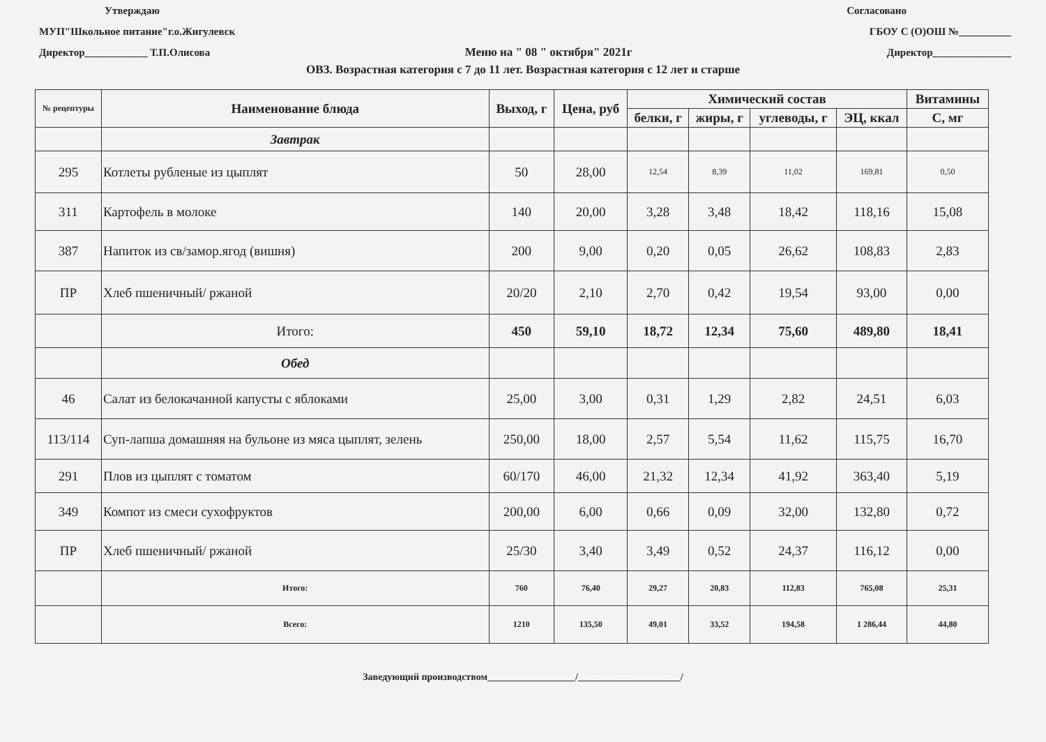Утверждаю Согласовано
МУП"Школьное питание"г.о.Жигулевск ГБОУ С (О)ОШ №__________
Директор____________ Т.П.Олисова Меню на " 08 " октября" 2021г Директор_______________
ОВЗ. Возрастная категория с 7 до 11 лет. Возрастная категория с 12 лет и старше
| № рецептуры | Наименование блюда | Выход, г | Цена, руб | Химический состав | | | | Витамины |
| --- | --- | --- | --- | --- | --- | --- | --- | --- |
| | | | | белки, г | жиры, г | углеводы, г | ЭЦ, ккал | С, мг |
| | Завтрак | | | | | | | |
| 295 | Котлеты рубленые из цыплят | 50 | 28,00 | 12,54 | 8,39 | 11,02 | 169,81 | 0,50 |
| 311 | Картофель в молоке | 140 | 20,00 | 3,28 | 3,48 | 18,42 | 118,16 | 15,08 |
| 387 | Напиток из св/замор.ягод (вишня) | 200 | 9,00 | 0,20 | 0,05 | 26,62 | 108,83 | 2,83 |
| ПР | Хлеб пшеничный/ ржаной | 20/20 | 2,10 | 2,70 | 0,42 | 19,54 | 93,00 | 0,00 |
| | Итого: | 450 | 59,10 | 18,72 | 12,34 | 75,60 | 489,80 | 18,41 |
| | Обед | | | | | | | |
| 46 | Салат из белокачанной капусты с яблоками | 25,00 | 3,00 | 0,31 | 1,29 | 2,82 | 24,51 | 6,03 |
| 113/114 | Суп-лапша домашняя на бульоне из мяса цыплят, зелень | 250,00 | 18,00 | 2,57 | 5,54 | 11,62 | 115,75 | 16,70 |
| 291 | Плов из цыплят с томатом | 60/170 | 46,00 | 21,32 | 12,34 | 41,92 | 363,40 | 5,19 |
| 349 | Компот из смеси сухофруктов | 200,00 | 6,00 | 0,66 | 0,09 | 32,00 | 132,80 | 0,72 |
| ПР | Хлеб пшеничный/ ржаной | 25/30 | 3,40 | 3,49 | 0,52 | 24,37 | 116,12 | 0,00 |
| | Итого: | 760 | 76,40 | 29,27 | 20,83 | 112,83 | 765,08 | 25,31 |
| | Всего: | 1210 | 135,50 | 49,01 | 33,52 | 194,58 | 1 286,44 | 44,80 |
Заведующий производством__________________/_____________________/